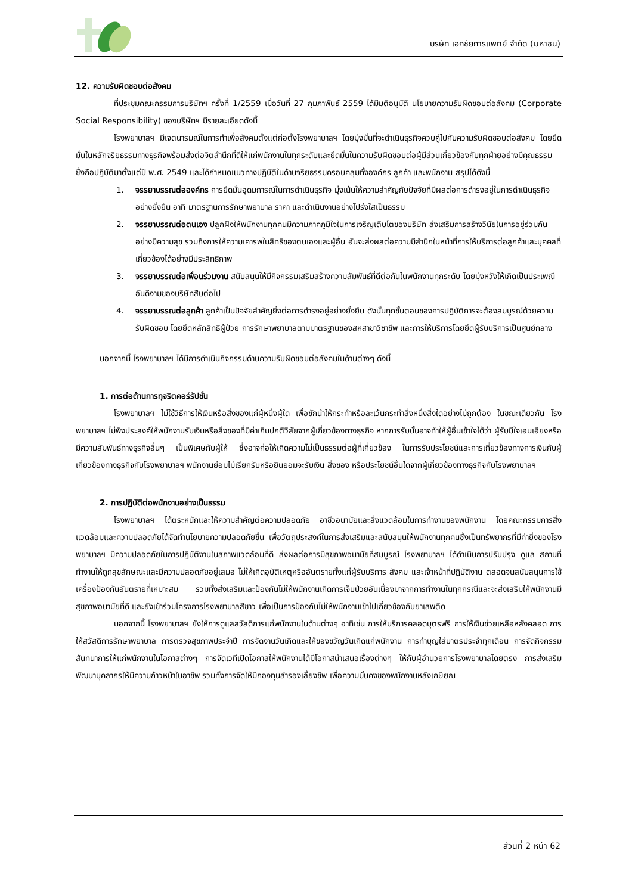บริษัท เอกชัยการแพทย์ จำกัด (มหาชน)
12. ความรับผิดชอบต่อสังคม
ที่ประชุมคณะกรรมการบริษัทฯ ครั้งที่ 1/2559 เมื่อวันที่ 27 กุมภาพันธ์ 2559 ได้มีมติอนุมัติ นโยบายความรับผิดชอบต่อสังคม (Corporate Social Responsibility) ของบริษัทฯ มีรายละเอียดดังนี้
โรงพยาบาลฯ มีเจตนารมณ์ในการทำเพื่อสังคมตั้งแต่ก่อตั้งโรงพยาบาลฯ โดยมุ่งมั่นที่จะดำเนินธุรกิจควบคู่ไปกับความรับผิดชอบต่อสังคม โดยยึดมั่นในหลักจริยธรรมทางธุรกิจพร้อมส่งต่อจิตสำนึกที่ดีให้แก่พนักงานในทุกระดับและยึดมั่นในความรับผิดชอบต่อผู้มีส่วนเกี่ยวข้องกับทุกฝ่ายอย่างมีคุณธรรม ซึ่งถือปฏิบัติมาตั้งแต่ปี พ.ศ. 2549 และได้กำหนดแนวทางปฏิบัติในด้านจริยธรรมครอบคลุมทั้งองค์กร ลูกค้า และพนักงาน สรุปได้ดังนี้
1. จรรยาบรรณต่อองค์กร การยึดมั่นอุดมการณ์ในการดำเนินธุรกิจ มุ่งเน้นให้ความสำคัญกับปัจจัยที่มีผลต่อการดำรงอยู่ในการดำเนินธุรกิจอย่างยั่งยืน อาทิ มาตรฐานการรักษาพยาบาล ราคา และดำเนินงานอย่างโปร่งใสเป็นธรรม
2. จรรยาบรรณต่อตนเอง ปลูกฝังให้พนักงานทุกคนมีความภาคภูมิใจในการเจริญเติบโตของบริษัท ส่งเสริมการสร้างวินัยในการอยู่ร่วมกันอย่างมีความสุข รวมถึงการให้ความเคารพในสิทธิของตนเองและผู้อื่น อันจะส่งผลต่อความมีสำนึกในหน้าที่การให้บริการต่อลูกค้าและบุคคลที่เกี่ยวข้องได้อย่างมีประสิทธิภาพ
3. จรรยาบรรณต่อเพื่อนร่วมงาน สนับสนุนให้มีกิจกรรมเสริมสร้างความสัมพันธ์ที่ดีต่อกันในพนักงานทุกระดับ โดยมุ่งหวังให้เกิดเป็นประเพณีอันดีงามของบริษัทสืบต่อไป
4. จรรยาบรรณต่อลูกค้า ลูกค้าเป็นปัจจัยสำคัญยิ่งต่อการดำรงอยู่อย่างยั่งยืน ดังนั้นทุกขั้นตอนของการปฏิบัติการจะต้องสมบูรณ์ด้วยความรับผิดชอบ โดยยึดหลักสิทธิผู้ป่วย การรักษาพยาบาลตามมาตรฐานของสหสาขาวิชาชีพ และการให้บริการโดยยึดผู้รับบริการเป็นศูนย์กลาง
นอกจากนี้ โรงพยาบาลฯ ได้มีการดำเนินกิจกรรมด้านความรับผิดชอบต่อสังคมในด้านต่างๆ ดังนี้
1. การต่อต้านการทุจริตคอร์รัปชั่น
โรงพยาบาลฯ ไม่ใช้วิธีการให้เงินหรือสิ่งของแก่ผู้หนึ่งผู้ใด เพื่อชักนำให้กระทำหรือละเว้นกระทำสิ่งหนึ่งสิ่งใดอย่างไม่ถูกต้อง ในขณะเดียวกัน โรงพยาบาลฯ ไม่พึงประสงค์ให้พนักงานรับเงินหรือสิ่งของที่มีค่าเกินปกติวิสัยจากผู้เกี่ยวข้องทางธุรกิจ หากการรับนั้นอาจทำให้ผู้อื่นเข้าใจได้ว่า ผู้รับมีใจเอนเอียงหรือมีความสัมพันธ์ทางธุรกิจอื่นๆ เป็นพิเศษกับผู้ให้ ซึ่งอาจก่อให้เกิดความไม่เป็นธรรมต่อผู้ที่เกี่ยวข้อง ในการรับประโยชน์และการเกี่ยวข้องทางการเงินกับผู้เกี่ยวข้องทางธุรกิจกับโรงพยาบาลฯ พนักงานย่อมไม่เรียกรับหรือยินยอมจะรับเงิน สิ่งของ หรือประโยชน์อื่นใดจากผู้เกี่ยวข้องทางธุรกิจกับโรงพยาบาลฯ
2. การปฏิบัติต่อพนักงานอย่างเป็นธรรม
โรงพยาบาลฯ ได้ตระหนักและให้ความสำคัญต่อความปลอดภัย อาชีวอนามัยและสิ่งแวดล้อมในการทำงานของพนักงาน โดยคณะกรรมการสิ่งแวดล้อมและความปลอดภัยได้จัดทำนโยบายความปลอดภัยขึ้น เพื่อวัตถุประสงค์ในการส่งเสริมและสนับสนุนให้พนักงานทุกคนซึ่งเป็นทรัพยากรที่มีค่ายิ่งของโรงพยาบาลฯ มีความปลอดภัยในการปฏิบัติงานในสภาพแวดล้อมที่ดี ส่งผลต่อการมีสุขภาพอนามัยที่สมบูรณ์ โรงพยาบาลฯ ได้ดำเนินการปรับปรุง ดูแล สถานที่ทำงานให้ถูกสุขลักษณะและมีความปลอดภัยอยู่เสมอ ไม่ให้เกิดอุบัติเหตุหรืออันตรายทั้งแก่ผู้รับบริการ สังคม และเจ้าหน้าที่ปฏิบัติงาน ตลอดจนสนับสนุนการใช้เครื่องป้องกันอันตรายที่เหมาะสม รวมทั้งส่งเสริมและป้องกันไม่ให้พนักงานเกิดการเจ็บป่วยอันเนื่องมาจากการทำงานในทุกกรณีและจะส่งเสริมให้พนักงานมีสุขภาพอนามัยที่ดี และยังเข้าร่วมโครงการโรงพยาบาลสีขาว เพื่อเป็นการป้องกันไม่ให้พนักงานเข้าไปเกี่ยวข้องกับยาเสพติด
นอกจากนี้ โรงพยาบาลฯ ยังให้การดูแลสวัสดิการแก่พนักงานในด้านต่างๆ อาทิเช่น การให้บริการคลอดบุตรฟรี การให้เงินช่วยเหลือหลังคลอด การให้สวัสดิการรักษาพยาบาล การตรวจสุขภาพประจำปี การจัดงานวันเกิดและให้ของขวัญวันเกิดแก่พนักงาน การทำบุญใส่บาตรประจำทุกเดือน การจัดกิจกรรมสันทนาการให้แก่พนักงานในโอกาสต่างๆ การจัดเวทีเปิดโอกาสให้พนักงานได้มีโอกาสนำเสนอเรื่องต่างๆ ให้กับผู้อำนวยการโรงพยาบาลโดยตรง การส่งเสริมพัฒนาบุคลากรให้มีความก้าวหน้าในอาชีพ รวมทั้งการจัดให้มีกองทุนสำรองเลี้ยงชีพ เพื่อความมั่นคงของพนักงานหลังเกษียณ
ส่วนที่ 2 หน้า 62